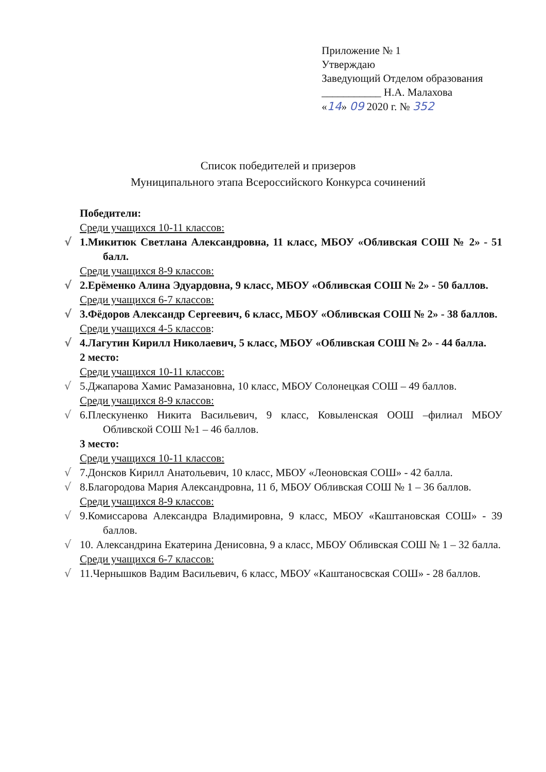Приложение № 1
Утверждаю
Заведующий Отделом образования
___________ Н.А. Малахова
«14» 09 2020 г. № 352
Список победителей и призеров
Муниципального этапа Всероссийского Конкурса сочинений
Победители:
Среди учащихся 10-11 классов:
√ 1.Микитюк Светлана Александровна, 11 класс, МБОУ «Обливская СОШ № 2» - 51 балл.
Среди учащихся 8-9 классов:
√ 2.Ерёменко Алина Эдуардовна, 9 класс, МБОУ «Обливская СОШ № 2» - 50 баллов.
Среди учащихся 6-7 классов:
√ 3.Фёдоров Александр Сергеевич, 6 класс, МБОУ «Обливская СОШ № 2» - 38 баллов.
Среди учащихся 4-5 классов:
√ 4.Лагутин Кирилл Николаевич, 5 класс, МБОУ «Обливская СОШ № 2» - 44 балла.
2 место:
Среди учащихся 10-11 классов:
√ 5.Джапарова Хамис Рамазановна, 10 класс, МБОУ Солонецкая СОШ – 49 баллов.
Среди учащихся 8-9 классов:
√ 6.Плескуненко Никита Васильевич, 9 класс, Ковыленская ООШ –филиал МБОУ Обливской СОШ №1 – 46 баллов.
3 место:
Среди учащихся 10-11 классов:
√ 7.Донсков Кирилл Анатольевич, 10 класс, МБОУ «Леоновская СОШ» - 42 балла.
√ 8.Благородова Мария Александровна, 11 б, МБОУ Обливская СОШ № 1 – 36 баллов.
Среди учащихся 8-9 классов:
√ 9.Комиссарова Александра Владимировна, 9 класс, МБОУ «Каштановская СОШ» - 39 баллов.
√ 10. Александрина Екатерина Денисовна, 9 а класс, МБОУ Обливская СОШ № 1 – 32 балла.
Среди учащихся 6-7 классов:
√ 11.Чернышков Вадим Васильевич, 6 класс, МБОУ «Каштаносвская СОШ» - 28 баллов.